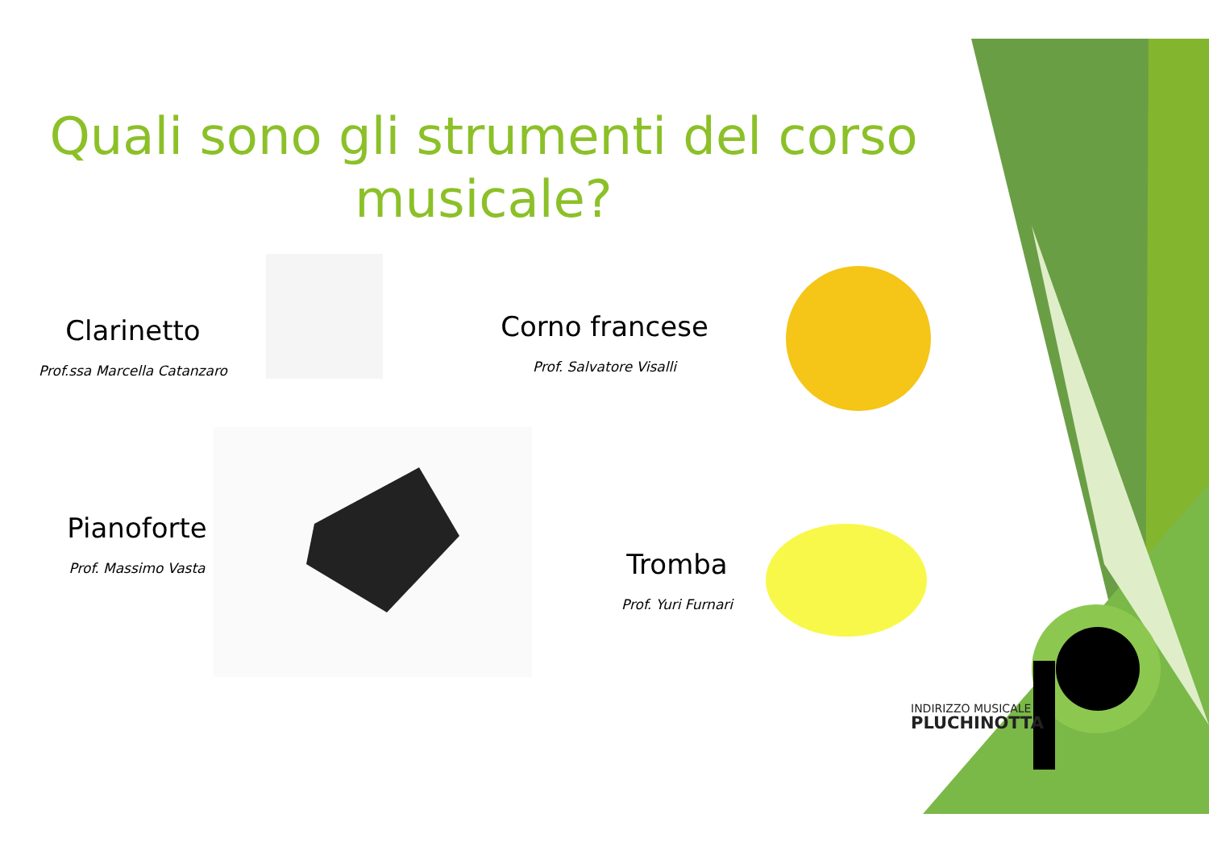Quali sono gli strumenti del corso musicale?
Clarinetto
Prof.ssa Marcella Catanzaro
Corno francese
Prof. Salvatore Visalli
Pianoforte
Prof. Massimo Vasta
Tromba
Prof. Yuri Furnari
INDIRIZZO MUSICALE
PLUCHINOTTA